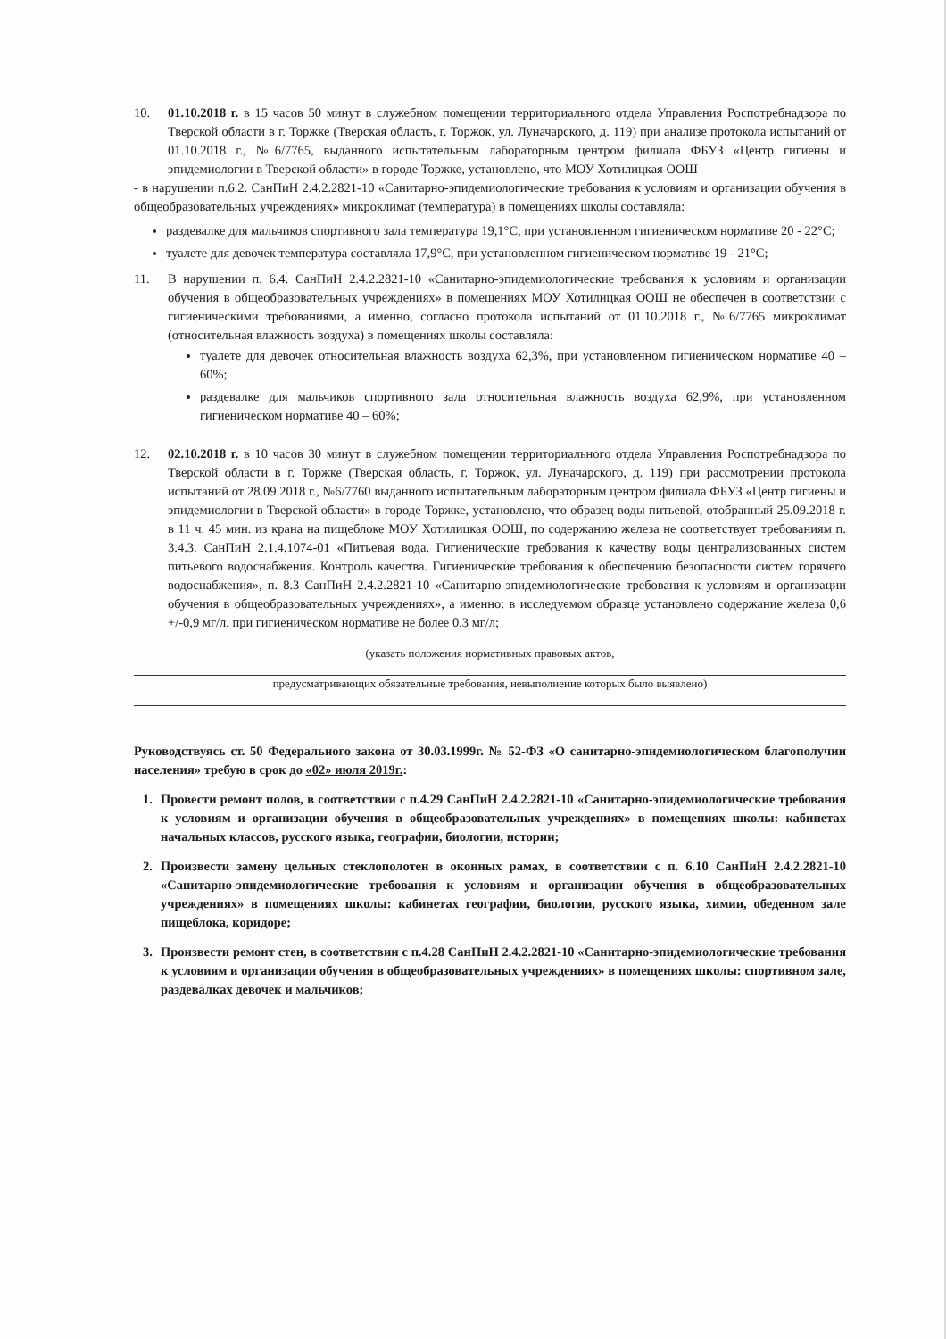10. 01.10.2018 г. в 15 часов 50 минут в служебном помещении территориального отдела Управления Роспотребнадзора по Тверской области в г. Торжке (Тверская область, г. Торжок, ул. Луначарского, д. 119) при анализе протокола испытаний от 01.10.2018 г., №6/7765, выданного испытательным лабораторным центром филиала ФБУЗ «Центр гигиены и эпидемиологии в Тверской области» в городе Торжке, установлено, что МОУ Хотилицкая ООШ
- в нарушении п.6.2. СанПиН 2.4.2.2821-10 «Санитарно-эпидемиологические требования к условиям и организации обучения в общеобразовательных учреждениях» микроклимат (температура) в помещениях школы составляла:
раздевалке для мальчиков спортивного зала температура 19,1°С, при установленном гигиеническом нормативе 20 - 22°С;
туалете для девочек температура составляла 17,9°С, при установленном гигиеническом нормативе 19 - 21°С;
11. В нарушении п. 6.4. СанПиН 2.4.2.2821-10 «Санитарно-эпидемиологические требования к условиям и организации обучения в общеобразовательных учреждениях» в помещениях МОУ Хотилицкая ООШ не обеспечен в соответствии с гигиеническими требованиями, а именно, согласно протокола испытаний от 01.10.2018 г., №6/7765 микроклимат (относительная влажность воздуха) в помещениях школы составляла:
туалете для девочек относительная влажность воздуха 62,3%, при установленном гигиеническом нормативе 40 – 60%;
раздевалке для мальчиков спортивного зала относительная влажность воздуха 62,9%, при установленном гигиеническом нормативе 40 – 60%;
12. 02.10.2018 г. в 10 часов 30 минут в служебном помещении территориального отдела Управления Роспотребнадзора по Тверской области в г. Торжке (Тверская область, г. Торжок, ул. Луначарского, д. 119) при рассмотрении протокола испытаний от 28.09.2018 г., №6/7760 выданного испытательным лабораторным центром филиала ФБУЗ «Центр гигиены и эпидемиологии в Тверской области» в городе Торжке, установлено, что образец воды питьевой, отобранный 25.09.2018 г. в 11 ч. 45 мин. из крана на пищеблоке МОУ Хотилицкая ООШ, по содержанию железа не соответствует требованиям п. 3.4.3. СанПиН 2.1.4.1074-01 «Питьевая вода. Гигиенические требования к качеству воды централизованных систем питьевого водоснабжения. Контроль качества. Гигиенические требования к обеспечению безопасности систем горячего водоснабжения», п. 8.3 СанПиН 2.4.2.2821-10 «Санитарно-эпидемиологические требования к условиям и организации обучения в общеобразовательных учреждениях», а именно: в исследуемом образце установлено содержание железа 0,6 +/-0,9 мг/л, при гигиеническом нормативе не более 0,3 мг/л;
(указать положения нормативных правовых актов,
предусматривающих обязательные требования, невыполнение которых было выявлено)
Руководствуясь ст. 50 Федерального закона от 30.03.1999г. № 52-ФЗ «О санитарно-эпидемиологическом благополучии населения» требую в срок до «02» июля 2019г.:
1. Провести ремонт полов, в соответствии с п.4.29 СанПиН 2.4.2.2821-10 «Санитарно-эпидемиологические требования к условиям и организации обучения в общеобразовательных учреждениях» в помещениях школы: кабинетах начальных классов, русского языка, географии, биологии, истории;
2. Произвести замену цельных стеклополотен в оконных рамах, в соответствии с п. 6.10 СанПиН 2.4.2.2821-10 «Санитарно-эпидемиологические требования к условиям и организации обучения в общеобразовательных учреждениях» в помещениях школы: кабинетах географии, биологии, русского языка, химии, обеденном зале пищеблока, коридоре;
3. Произвести ремонт стен, в соответствии с п.4.28 СанПиН 2.4.2.2821-10 «Санитарно-эпидемиологические требования к условиям и организации обучения в общеобразовательных учреждениях» в помещениях школы: спортивном зале, раздевалках девочек и мальчиков;